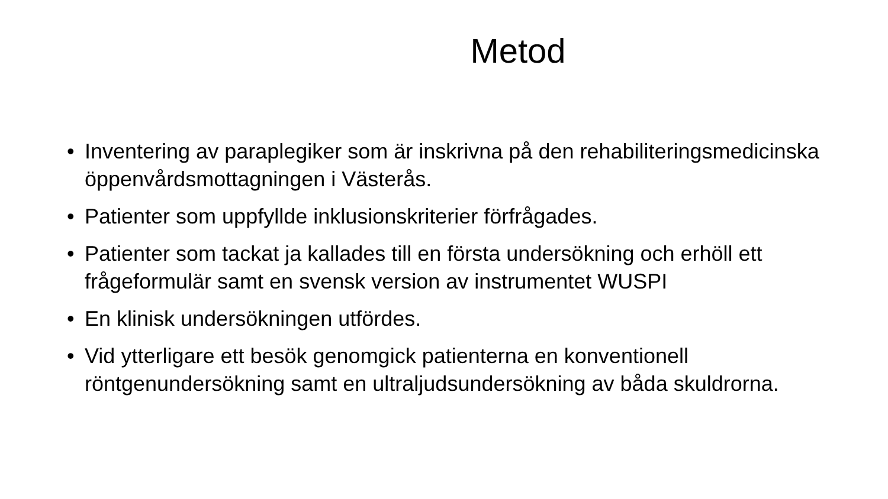Metod
• Inventering av paraplegiker som är inskrivna på den rehabiliteringsmedicinska öppenvårdsmottagningen i Västerås.
• Patienter som uppfyllde inklusionskriterier förfrågades.
• Patienter som tackat ja kallades till en första undersökning och erhöll ett frågeformulär samt en svensk version av instrumentet WUSPI
• En klinisk undersökningen utfördes.
• Vid ytterligare ett besök genomgick patienterna en konventionell röntgenundersökning samt en ultraljudsundersökning av båda skuldrorna.